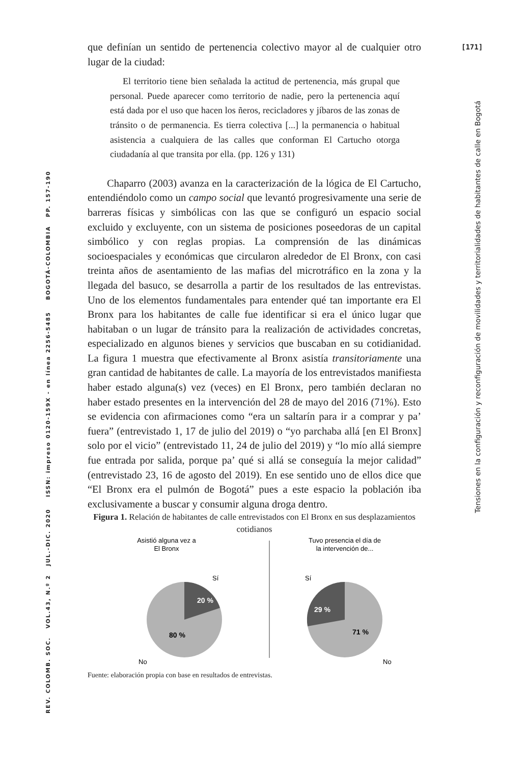[171]
REV. COLOMB. SOC. VOL.43, N.º 2 JUL.-DIC. 2020 ISSN: impreso 0120-159X - en línea 2256-5485 BOGOTÁ-COLOMBIA PP. 157-190
Tensiones en la configuración y reconfiguración de movilidades y territorialidades de habitantes de calle en Bogotá
que definían un sentido de pertenencia colectivo mayor al de cualquier otro lugar de la ciudad:
El territorio tiene bien señalada la actitud de pertenencia, más grupal que personal. Puede aparecer como territorio de nadie, pero la pertenencia aquí está dada por el uso que hacen los ñeros, recicladores y jíbaros de las zonas de tránsito o de permanencia. Es tierra colectiva [...] la permanencia o habitual asistencia a cualquiera de las calles que conforman El Cartucho otorga ciudadanía al que transita por ella. (pp. 126 y 131)
Chaparro (2003) avanza en la caracterización de la lógica de El Cartucho, entendiéndolo como un campo social que levantó progresivamente una serie de barreras físicas y simbólicas con las que se configuró un espacio social excluido y excluyente, con un sistema de posiciones poseedoras de un capital simbólico y con reglas propias. La comprensión de las dinámicas socioespaciales y económicas que circularon alrededor de El Bronx, con casi treinta años de asentamiento de las mafias del microtráfico en la zona y la llegada del basuco, se desarrolla a partir de los resultados de las entrevistas. Uno de los elementos fundamentales para entender qué tan importante era El Bronx para los habitantes de calle fue identificar si era el único lugar que habitaban o un lugar de tránsito para la realización de actividades concretas, especializado en algunos bienes y servicios que buscaban en su cotidianidad. La figura 1 muestra que efectivamente al Bronx asistía transitoriamente una gran cantidad de habitantes de calle. La mayoría de los entrevistados manifiesta haber estado alguna(s) vez (veces) en El Bronx, pero también declaran no haber estado presentes en la intervención del 28 de mayo del 2016 (71%). Esto se evidencia con afirmaciones como “era un saltarín para ir a comprar y pa’ fuera” (entrevistado 1, 17 de julio del 2019) o “yo parchaba allá [en El Bronx] solo por el vicio” (entrevistado 11, 24 de julio del 2019) y “lo mío allá siempre fue entrada por salida, porque pa’ qué si allá se conseguía la mejor calidad” (entrevistado 23, 16 de agosto del 2019). En ese sentido uno de ellos dice que “El Bronx era el pulmón de Bogotá” pues a este espacio la población iba exclusivamente a buscar y consumir alguna droga dentro.
Figura 1. Relación de habitantes de calle entrevistados con El Bronx en sus desplazamientos cotidianos
Asistió alguna vez a
El Bronx
Sí
20 %
80 %
No
Tuvo presencia el día de
la intervención de...
Sí
29 %
71 %
No
Fuente: elaboración propia con base en resultados de entrevistas.